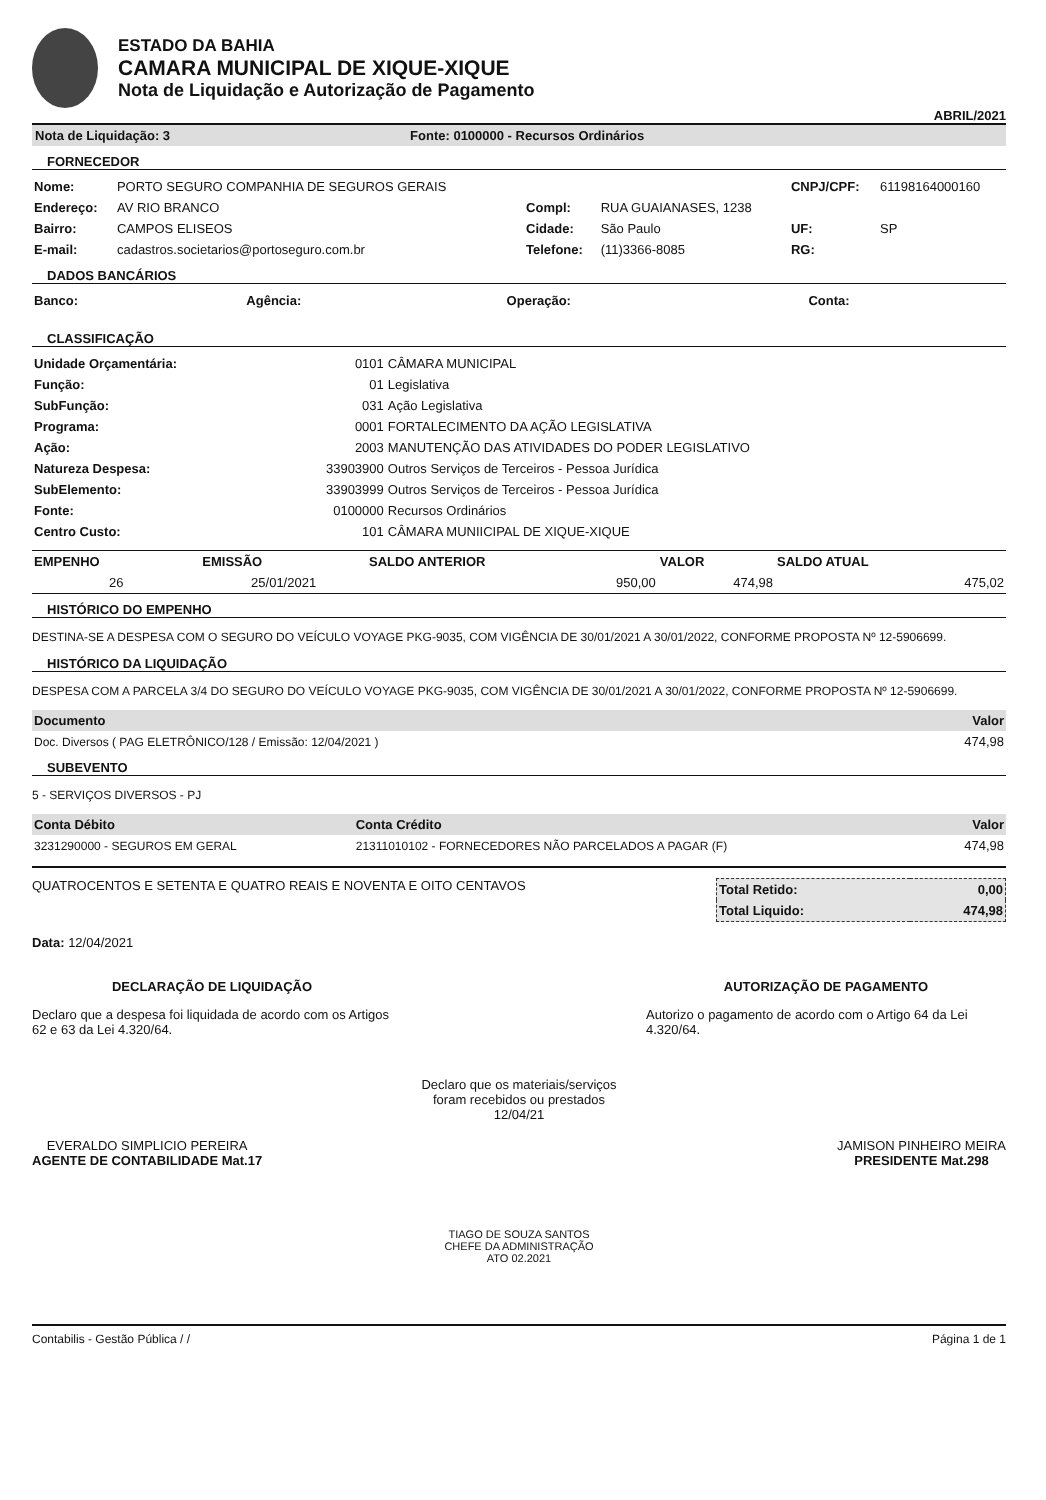ESTADO DA BAHIA
CAMARA MUNICIPAL DE XIQUE-XIQUE
Nota de Liquidação e Autorização de Pagamento
ABRIL/2021
Nota de Liquidação: 3 Fonte: 0100000 - Recursos Ordinários
FORNECEDOR
| Nome: | PORTO SEGURO COMPANHIA DE SEGUROS GERAIS | | | CNPJ/CPF: | 61198164000160 |
| Endereço: | AV RIO BRANCO | Compl: | RUA GUAIANASES, 1238 | | |
| Bairro: | CAMPOS ELISEOS | Cidade: | São Paulo | UF: | SP |
| E-mail: | cadastros.societarios@portoseguro.com.br | Telefone: | (11)3366-8085 | RG: | |
DADOS BANCÁRIOS
| Banco: | Agência: | Operação: | Conta: |
CLASSIFICAÇÃO
| Unidade Orçamentária: | 0101 | CÂMARA MUNICIPAL |
| Função: | 01 | Legislativa |
| SubFunção: | 031 | Ação Legislativa |
| Programa: | 0001 | FORTALECIMENTO DA AÇÃO LEGISLATIVA |
| Ação: | 2003 | MANUTENÇÃO DAS ATIVIDADES DO PODER LEGISLATIVO |
| Natureza Despesa: | 33903900 | Outros Serviços de Terceiros - Pessoa Jurídica |
| SubElemento: | 33903999 | Outros Serviços de Terceiros - Pessoa Jurídica |
| Fonte: | 0100000 | Recursos Ordinários |
| Centro Custo: | 101 | CÂMARA MUNIICIPAL DE XIQUE-XIQUE |
| EMPENHO | EMISSÃO | SALDO ANTERIOR | VALOR | SALDO ATUAL |
| --- | --- | --- | --- | --- |
| 26 | 25/01/2021 | 950,00 | 474,98 | 475,02 |
HISTÓRICO DO EMPENHO
DESTINA-SE A DESPESA COM O SEGURO DO VEÍCULO VOYAGE PKG-9035, COM VIGÊNCIA DE 30/01/2021 A 30/01/2022, CONFORME PROPOSTA Nº 12-5906699.
HISTÓRICO DA LIQUIDAÇÃO
DESPESA COM A PARCELA 3/4 DO SEGURO DO VEÍCULO VOYAGE PKG-9035, COM VIGÊNCIA DE 30/01/2021 A 30/01/2022, CONFORME PROPOSTA Nº 12-5906699.
| Documento | Valor |
| --- | --- |
| Doc. Diversos ( PAG ELETRÔNICO/128 / Emissão: 12/04/2021 ) | 474,98 |
SUBEVENTO
5 - SERVIÇOS DIVERSOS - PJ
| Conta Débito | Conta Crédito | Valor |
| --- | --- | --- |
| 3231290000 - SEGUROS EM GERAL | 21311010102 - FORNECEDORES NÃO PARCELADOS A PAGAR (F) | 474,98 |
QUATROCENTOS E SETENTA E QUATRO REAIS E NOVENTA E OITO CENTAVOS
| Total Retido: | 0,00 |
| Total Liquido: | 474,98 |
Data: 12/04/2021
DECLARAÇÃO DE LIQUIDAÇÃO
Declaro que a despesa foi liquidada de acordo com os Artigos 62 e 63 da Lei 4.320/64.
AUTORIZAÇÃO DE PAGAMENTO
Autorizo o pagamento de acordo com o Artigo 64 da Lei 4.320/64.
Declaro que os materiais/serviços
foram recebidos ou prestados
12/04/21
EVERALDO SIMPLICIO PEREIRA
AGENTE DE CONTABILIDADE Mat.17
JAMISON PINHEIRO MEIRA
PRESIDENTE Mat.298
TIAGO DE SOUZA SANTOS
CHEFE DA ADMINISTRAÇÃO
ATO 02.2021
Contabilis - Gestão Pública / / Página 1 de 1